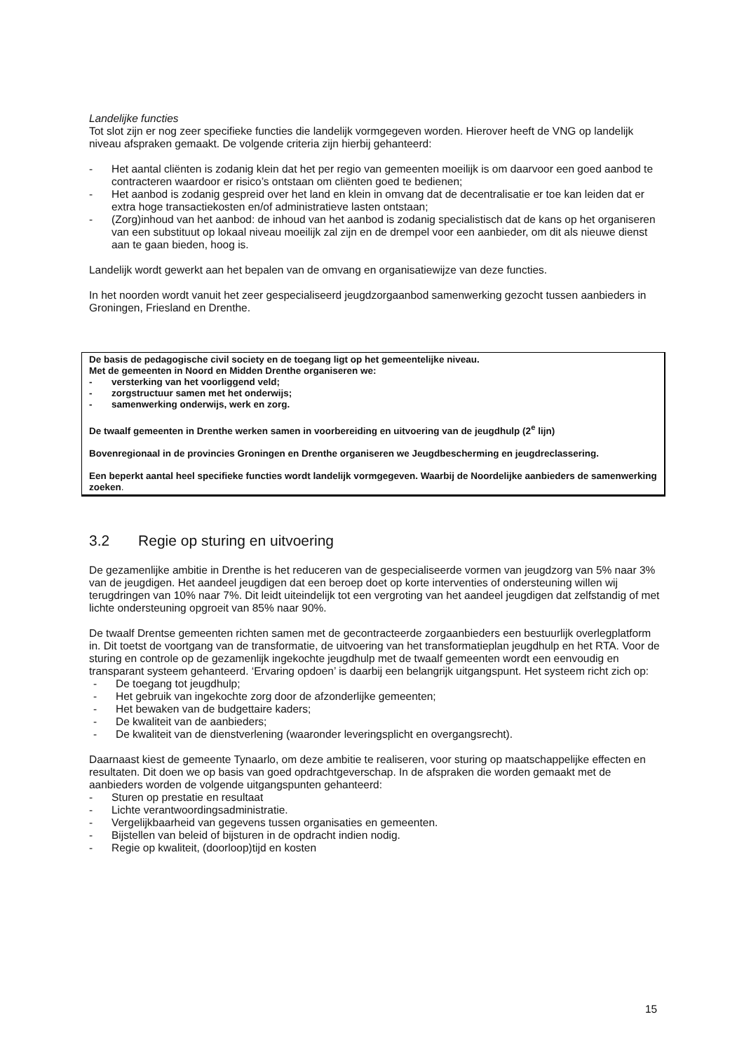Landelijke functies
Tot slot zijn er nog zeer specifieke functies die landelijk vormgegeven worden. Hierover heeft de VNG op landelijk niveau afspraken gemaakt. De volgende criteria zijn hierbij gehanteerd:
- Het aantal cliënten is zodanig klein dat het per regio van gemeenten moeilijk is om daarvoor een goed aanbod te contracteren waardoor er risico’s ontstaan om cliënten goed te bedienen;
- Het aanbod is zodanig gespreid over het land en klein in omvang dat de decentralisatie er toe kan leiden dat er extra hoge transactiekosten en/of administratieve lasten ontstaan;
- (Zorg)inhoud van het aanbod: de inhoud van het aanbod is zodanig specialistisch dat de kans op het organiseren van een substituut op lokaal niveau moeilijk zal zijn en de drempel voor een aanbieder, om dit als nieuwe dienst aan te gaan bieden, hoog is.
Landelijk wordt gewerkt aan het bepalen van de omvang en organisatiewijze van deze functies.
In het noorden wordt vanuit het zeer gespecialiseerd jeugdzorgaanbod samenwerking gezocht tussen aanbieders in Groningen, Friesland en Drenthe.
De basis de pedagogische civil society en de toegang ligt op het gemeentelijke niveau.
Met de gemeenten in Noord en Midden Drenthe organiseren we:
- versterking van het voorliggend veld;
- zorgstructuur samen met het onderwijs;
- samenwerking onderwijs, werk en zorg.
De twaalf gemeenten in Drenthe werken samen in voorbereiding en uitvoering van de jeugdhulp (2<sup>e</sup> lijn)
Bovenregionaal in de provincies Groningen en Drenthe organiseren we Jeugdbescherming en jeugdreclassering.
Een beperkt aantal heel specifieke functies wordt landelijk vormgegeven. Waarbij de Noordelijke aanbieders de samenwerking zoeken.
3.2 Regie op sturing en uitvoering
De gezamenlijke ambitie in Drenthe is het reduceren van de gespecialiseerde vormen van jeugdzorg van 5% naar 3% van de jeugdigen. Het aandeel jeugdigen dat een beroep doet op korte interventies of ondersteuning willen wij terugdringen van 10% naar 7%. Dit leidt uiteindelijk tot een vergroting van het aandeel jeugdigen dat zelfstandig of met lichte ondersteuning opgroeit van 85% naar 90%.
De twaalf Drentse gemeenten richten samen met de gecontracteerde zorgaanbieders een bestuurlijk overlegplatform in. Dit toetst de voortgang van de transformatie, de uitvoering van het transformatieplan jeugdhulp en het RTA. Voor de sturing en controle op de gezamenlijk ingekochte jeugdhulp met de twaalf gemeenten wordt een eenvoudig en transparant systeem gehanteerd. ‘Ervaring opdoen’ is daarbij een belangrijk uitgangspunt. Het systeem richt zich op:
- De toegang tot jeugdhulp;
- Het gebruik van ingekochte zorg door de afzonderlijke gemeenten;
- Het bewaken van de budgettaire kaders;
- De kwaliteit van de aanbieders;
- De kwaliteit van de dienstverlening (waaronder leveringsplicht en overgangsrecht).
Daarnaast kiest de gemeente Tynaarlo, om deze ambitie te realiseren, voor sturing op maatschappelijke effecten en resultaten. Dit doen we op basis van goed opdrachtgeverschap. In de afspraken die worden gemaakt met de aanbieders worden de volgende uitgangspunten gehanteerd:
- Sturen op prestatie en resultaat
- Lichte verantwoordingsadministratie.
- Vergelijkbaarheid van gegevens tussen organisaties en gemeenten.
- Bijstellen van beleid of bijsturen in de opdracht indien nodig.
- Regie op kwaliteit, (doorloop)tijd en kosten
15